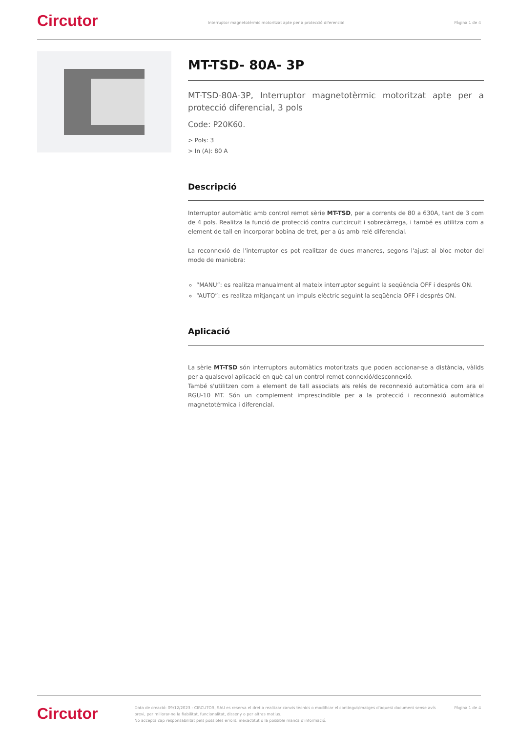Circutor
Interruptor magnetotèrmic motoritzat apte per a protecció diferencial
Pàgina 1 de 4
MT-TSD- 80A- 3P
MT-TSD-80A-3P, Interruptor magnetotèrmic motoritzat apte per a protecció diferencial, 3 pols
Code: P20K60.
> Pols: 3
> In (A): 80 A
Descripció
Interruptor automàtic amb control remot sèrie MT-TSD, per a corrents de 80 a 630A, tant de 3 com de 4 pols. Realitza la funció de protecció contra curtcircuit i sobrecàrrega, i també es utilitza com a element de tall en incorporar bobina de tret, per a ús amb relé diferencial.
La reconnexió de l'interruptor es pot realitzar de dues maneres, segons l'ajust al bloc motor del mode de maniobra:
“MANU”: es realitza manualment al mateix interruptor seguint la seqüència OFF i després ON.
“AUTO”: es realitza mitjançant un impuls elèctric seguint la seqüència OFF i després ON.
Aplicació
La sèrie MT-TSD són interruptors automàtics motoritzats que poden accionar-se a distància, vàlids per a qualsevol aplicació en què cal un control remot connexió/desconnexió.
També s'utilitzen com a element de tall associats als relés de reconnexió automàtica com ara el RGU-10 MT. Són un complement imprescindible per a la protecció i reconnexió automàtica magnetotèrmica i diferencial.
Circutor
Data de creació: 09/12/2023 - CIRCUTOR, SAU es reserva el dret a realitzar canvis tècnics o modificar el contingut/imatges d'aquest document sense avís previ, per millorar-ne la fiabilitat, funcionalitat, disseny o per altras motius.
No accepta cap responsabilitat pels possibles errors, inexactitut o la possible manca d'informació.
Pàgina 1 de 4